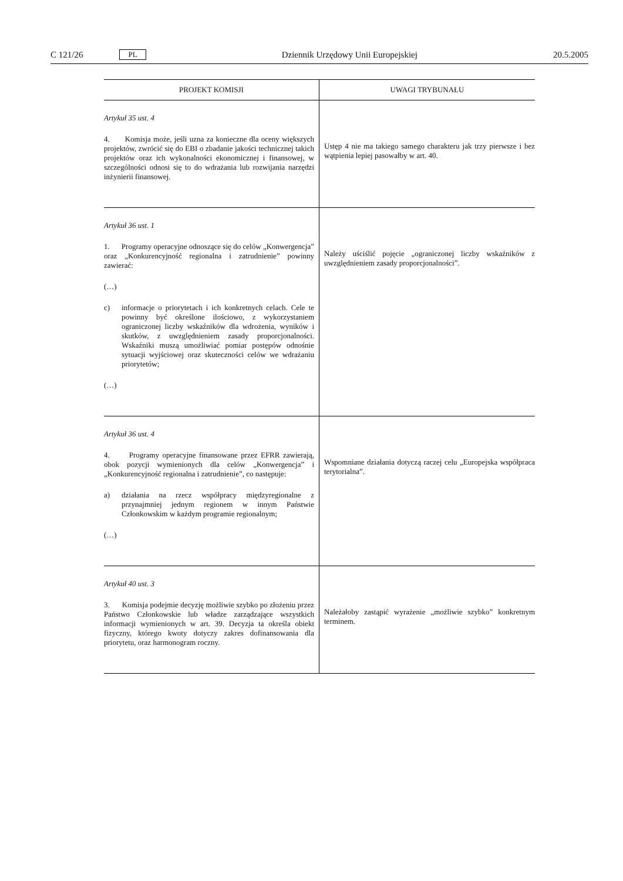C 121/26 PL Dziennik Urzędowy Unii Europejskiej 20.5.2005
| PROJEKT KOMISJI | UWAGI TRYBUNAŁU |
| --- | --- |
| Artykuł 35 ust. 4 4. Komisja może, jeśli uzna za konieczne dla oceny większych projektów, zwrócić się do EBI o zbadanie jakości technicznej takich projektów oraz ich wykonalności ekonomicznej i finansowej, w szczególności odnosi się to do wdrażania lub rozwijania narzędzi inżynierii finansowej. | Ustęp 4 nie ma takiego samego charakteru jak trzy pierwsze i bez wątpienia lepiej pasowałby w art. 40. |
| Artykuł 36 ust. 1 1. Programy operacyjne odnoszące się do celów „Konwergencja” oraz „Konkurencyjność regionalna i zatrudnienie” powinny zawierać: (…) c) informacje o priorytetach i ich konkretnych celach. Cele te powinny być określone ilościowo, z wykorzystaniem ograniczonej liczby wskaźników dla wdrożenia, wyników i skutków, z uwzględnieniem zasady proporcjonalności. Wskaźniki muszą umożliwiać pomiar postępów odnośnie sytuacji wyjściowej oraz skuteczności celów we wdrażaniu priorytetów; (…) | Należy uściślić pojęcie „ograniczonej liczby wskaźników z uwzględnieniem zasady proporcjonalności”. |
| Artykuł 36 ust. 4 4. Programy operacyjne finansowane przez EFRR zawierają, obok pozycji wymienionych dla celów „Konwergencja” i „Konkurencyjność regionalna i zatrudnienie”, co następuje: a) działania na rzecz współpracy międzyregionalne z przynajmniej jednym regionem w innym Państwie Członkowskim w każdym programie regionalnym; (…) | Wspomniane działania dotyczą raczej celu „Europejska współpraca terytorialna”. |
| Artykuł 40 ust. 3 3. Komisja podejmie decyzję możliwie szybko po złożeniu przez Państwo Członkowskie lub władze zarządzające wszystkich informacji wymienionych w art. 39. Decyzja ta określa obiekt fizyczny, którego kwoty dotyczy zakres dofinansowania dla priorytetu, oraz harmonogram roczny. | Należałoby zastąpić wyrażenie „możliwie szybko” konkretnym terminem. |